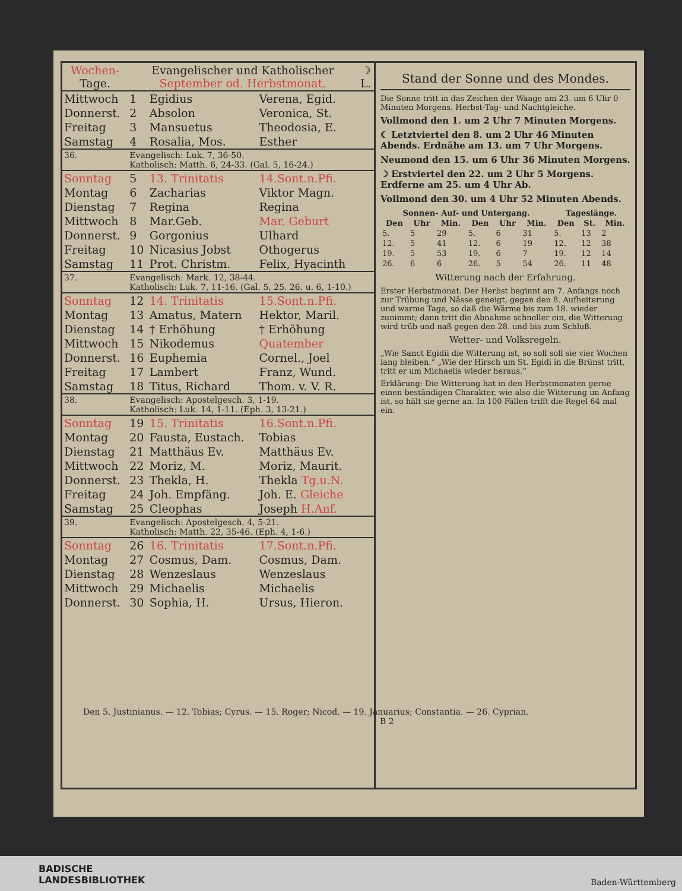| Wochen- Tage. | Evangelischer und Katholischer September od. Herbstmonat. | | | ☽ L. |
| --- | --- | --- | --- | --- |
| Mittwoch | 1 | Egidius | Verena, Egid. | |
| Donnerst. | 2 | Absolon | Veronica, St. | |
| Freitag | 3 | Mansuetus | Theodosia, E. | |
| Samstag | 4 | Rosalia, Mos. | Esther | |
| 36. | Evangelisch: Luk. 7, 36-50. Katholisch: Matth. 6, 24-33. (Gal. 5, 16-24.) | | | |
| Sonntag | 5 | 13. Trinitatis | 14.Sont.n.Pfi. | |
| Montag | 6 | Zacharias | Viktor Magn. | |
| Dienstag | 7 | Regina | Regina | |
| Mittwoch | 8 | Mar.Geb. | Mar. Geburt | |
| Donnerst. | 9 | Gorgonius | Ulhard | |
| Freitag | 10 | Nicasius Jobst | Othogerus | |
| Samstag | 11 | Prot. Christm. | Felix, Hyacinth | |
| 37. | Evangelisch: Mark. 12, 38-44. Katholisch: Luk. 7, 11-16. (Gal. 5, 25. 26. u. 6, 1-10.) | | | |
| Sonntag | 12 | 14. Trinitatis | 15.Sont.n.Pfi. | |
| Montag | 13 | Amatus, Matern | Hektor, Maril. | |
| Dienstag | 14 | † Erhöhung | † Erhöhung | |
| Mittwoch | 15 | Nikodemus | Quatember | |
| Donnerst. | 16 | Euphemia | Cornel., Joel | |
| Freitag | 17 | Lambert | Franz, Wund. | |
| Samstag | 18 | Titus, Richard | Thom. v. V. R. | |
| 38. | Evangelisch: Apostelgesch. 3, 1-19. Katholisch: Luk. 14, 1-11. (Eph. 3, 13-21.) | | | |
| Sonntag | 19 | 15. Trinitatis | 16.Sont.n.Pfi. | |
| Montag | 20 | Fausta, Eustach. | Tobias | |
| Dienstag | 21 | Matthäus Ev. | Matthäus Ev. | |
| Mittwoch | 22 | Moriz, M. | Moriz, Maurit. | |
| Donnerst. | 23 | Thekla, H. | Thekla Tg.u.N. | |
| Freitag | 24 | Joh. Empfäng. | Joh. E. Gleiche | |
| Samstag | 25 | Cleophas | Joseph H.Anf. | |
| 39. | Evangelisch: Apostelgesch. 4, 5-21. Katholisch: Matth. 22, 35-46. (Eph. 4, 1-6.) | | | |
| Sonntag | 26 | 16. Trinitatis | 17.Sont.n.Pfi. | |
| Montag | 27 | Cosmus, Dam. | Cosmus, Dam. | |
| Dienstag | 28 | Wenzeslaus | Wenzeslaus | |
| Mittwoch | 29 | Michaelis | Michaelis | |
| Donnerst. | 30 | Sophia, H. | Ursus, Hieron. | |
Stand der Sonne und des Mondes.
Die Sonne tritt in das Zeichen der Waage am 23. um 6 Uhr 0 Minuten Morgens. Herbst-Tag- und Nachtgleiche.
Vollmond den 1. um 2 Uhr 7 Minuten Morgens.
☾ Letztviertel den 8. um 2 Uhr 46 Minuten Abends. Erdnähe am 13. um 7 Uhr Morgens.
Neumond den 15. um 6 Uhr 36 Minuten Morgens.
☽ Erstviertel den 22. um 2 Uhr 5 Morgens. Erdferne am 25. um 4 Uhr Ab.
Vollmond den 30. um 4 Uhr 52 Minuten Abends.
| Sonnen- Auf- und Untergang. | | | | | | Tageslänge. | | |
| --- | --- | --- | --- | --- | --- | --- | --- | --- |
| Den | Uhr | Min. | Den | Uhr | Min. | Den | St. | Min. |
| 5. | 5 | 29 | 5. | 6 | 31 | 5. | 13 | 2 |
| 12. | 5 | 41 | 12. | 6 | 19 | 12. | 12 | 38 |
| 19. | 5 | 53 | 19. | 6 | 7 | 19. | 12 | 14 |
| 26. | 6 | 6 | 26. | 5 | 54 | 26. | 11 | 48 |
Witterung nach der Erfahrung.
Erster Herbstmonat. Der Herbst beginnt am 7. Anfangs noch zur Trübung und Nässe geneigt, gegen den 8. Aufheiterung und warme Tage, so daß die Wärme bis zum 18. wieder zunimmt; dann tritt die Abnahme schneller ein, die Witterung wird trüb und naß gegen den 28. und bis zum Schluß.
Wetter- und Volksregeln.
„Wie Sanct Egidii die Witterung ist, so soll soll sie vier Wochen lang bleiben.“ „Wie der Hirsch um St. Egidi in die Brünst tritt, tritt er um Michaelis wieder heraus.“
Erklärung: Die Witterung hat in den Herbstmonaten gerne einen beständigen Charakter, wie also die Witterung im Anfang ist, so hält sie gerne an. In 100 Fällen trifft die Regel 64 mal ein.
Den 5. Justinianus. — 12. Tobias; Cyrus. — 15. Roger; Nicod. — 19. Januarius; Constantia. — 26. Cyprian. B 2
BADISCHE
LANDESBIBLIOTHEK
Baden-Württemberg